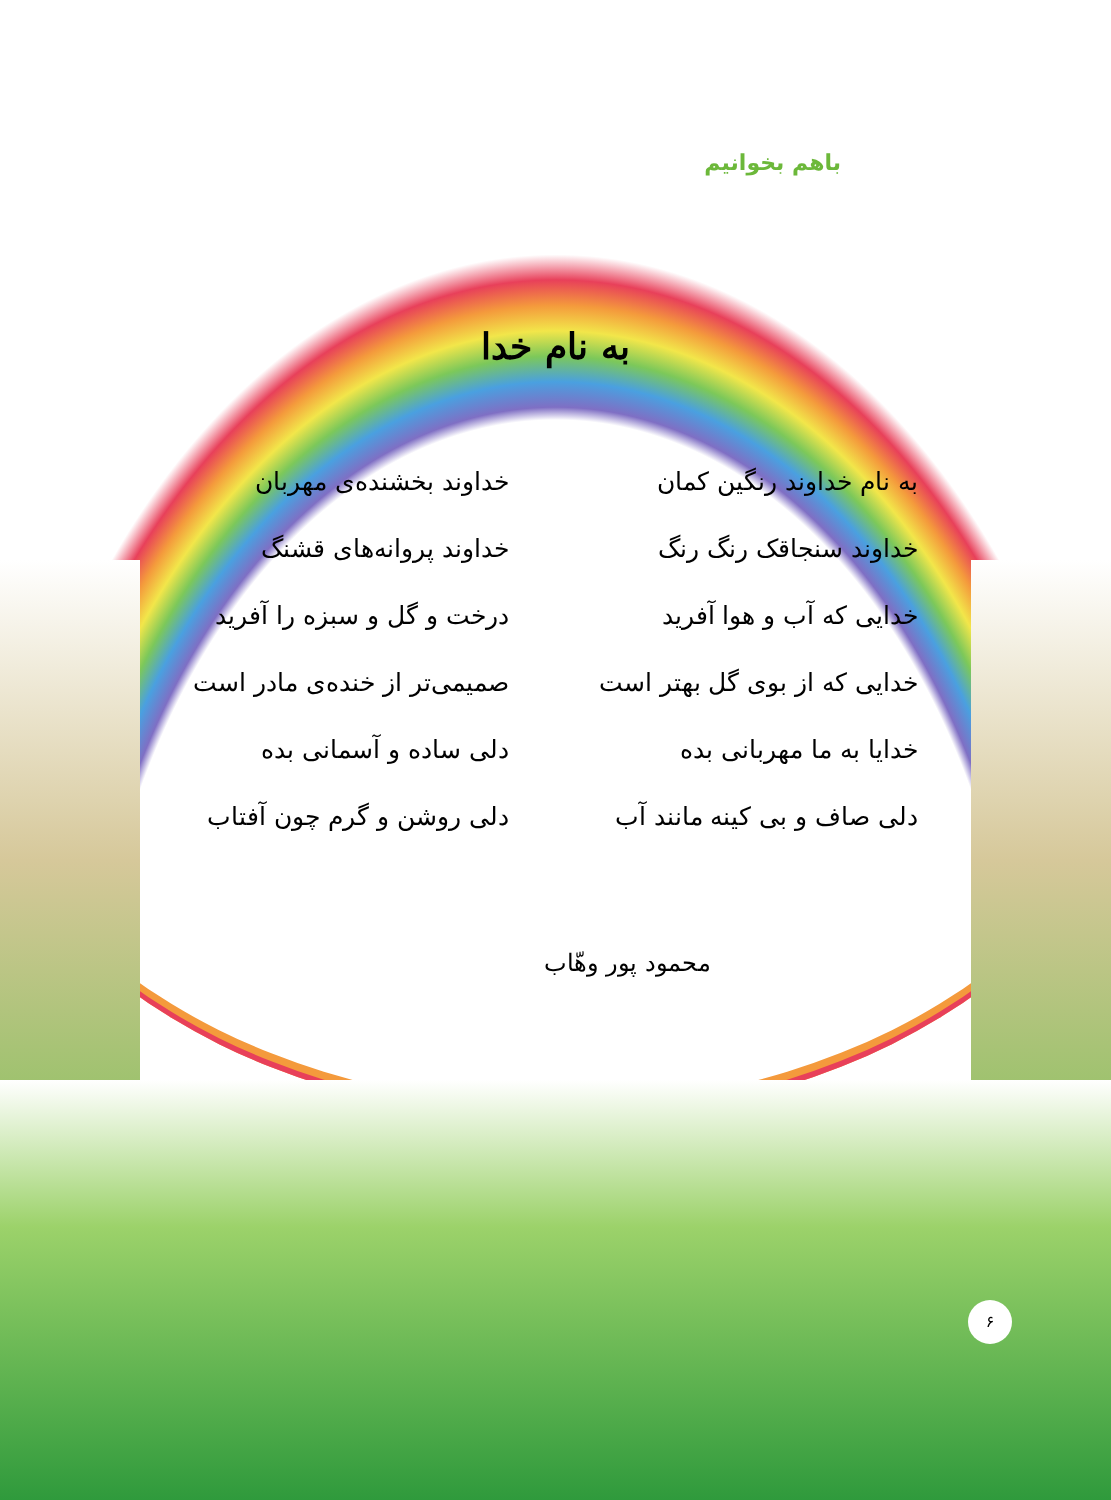باهم بخوانیم
به نام خدا
به نام خداوند رنگین کمان
خداوند سنجاقک رنگ رنگ
خدایی که آب و هوا آفرید
خدایی که از بوی گل بهتر است
خدایا به ما مهربانی بده
دلی صاف و بی کینه مانند آب
خداوند بخشنده‌ی مهربان
خداوند پروانه‌های قشنگ
درخت و گل و سبزه را آفرید
صمیمی‌تر از خنده‌ی مادر است
دلی ساده و آسمانی بده
دلی روشن و گرم چون آفتاب
محمود پور وهّاب
۶